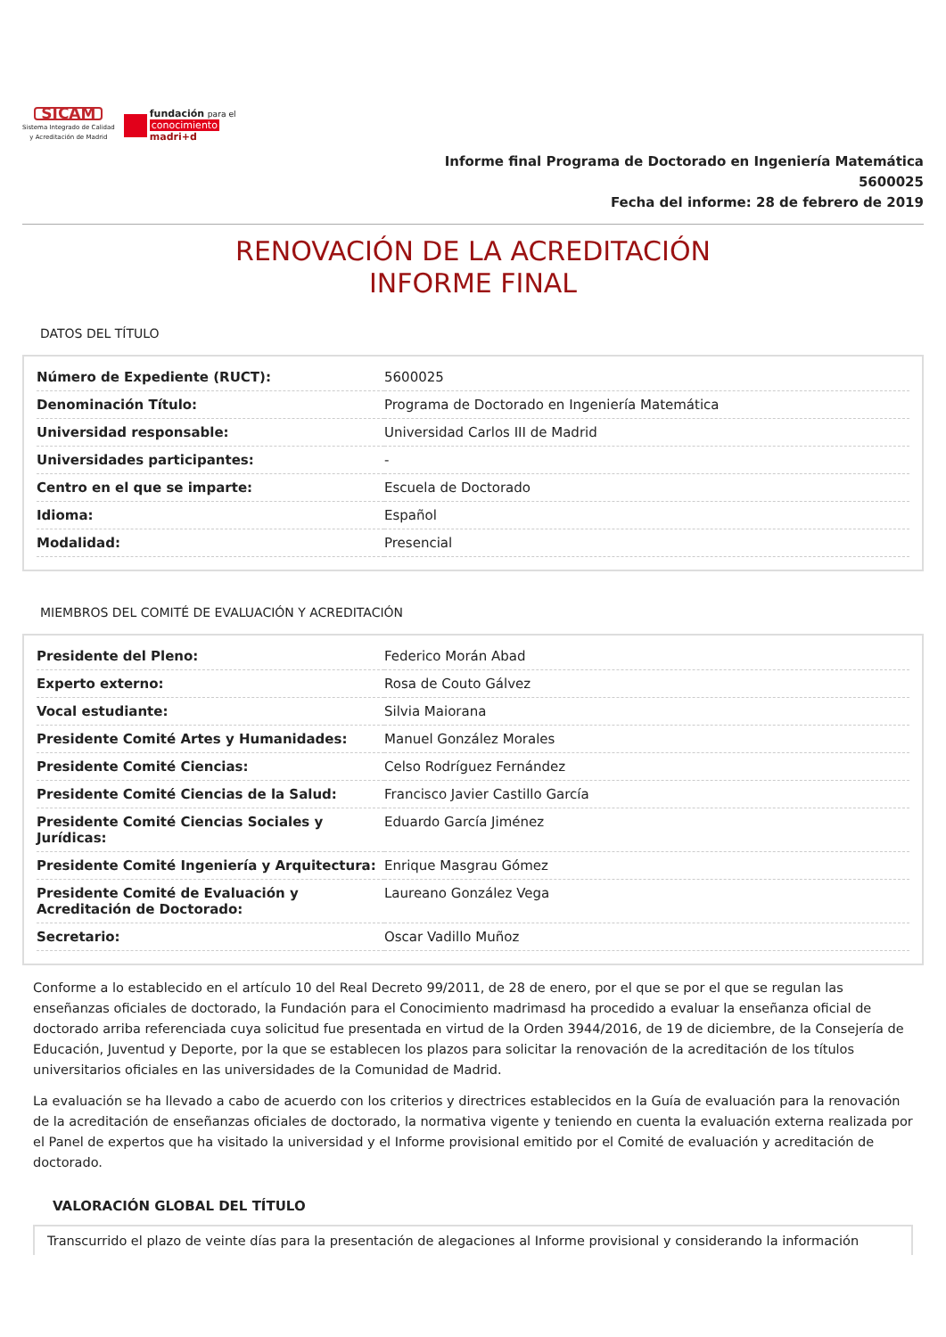SICAM
Sistema Integrado de Calidad
y Acreditación de Madrid
fundación para el
conocimiento
madri+d
Informe final Programa de Doctorado en Ingeniería Matemática
5600025
Fecha del informe: 28 de febrero de 2019
RENOVACIÓN DE LA ACREDITACIÓN
INFORME FINAL
DATOS DEL TÍTULO
| Número de Expediente (RUCT): | 5600025 |
| Denominación Título: | Programa de Doctorado en Ingeniería Matemática |
| Universidad responsable: | Universidad Carlos III de Madrid |
| Universidades participantes: | - |
| Centro en el que se imparte: | Escuela de Doctorado |
| Idioma: | Español |
| Modalidad: | Presencial |
MIEMBROS DEL COMITÉ DE EVALUACIÓN Y ACREDITACIÓN
| Presidente del Pleno: | Federico Morán Abad |
| Experto externo: | Rosa de Couto Gálvez |
| Vocal estudiante: | Silvia Maiorana |
| Presidente Comité Artes y Humanidades: | Manuel González Morales |
| Presidente Comité Ciencias: | Celso Rodríguez Fernández |
| Presidente Comité Ciencias de la Salud: | Francisco Javier Castillo García |
| Presidente Comité Ciencias Sociales y Jurídicas: | Eduardo García Jiménez |
| Presidente Comité Ingeniería y Arquitectura: | Enrique Masgrau Gómez |
| Presidente Comité de Evaluación y Acreditación de Doctorado: | Laureano González Vega |
| Secretario: | Oscar Vadillo Muñoz |
Conforme a lo establecido en el artículo 10 del Real Decreto 99/2011, de 28 de enero, por el que se por el que se regulan las enseñanzas oficiales de doctorado, la Fundación para el Conocimiento madrimasd ha procedido a evaluar la enseñanza oficial de doctorado arriba referenciada cuya solicitud fue presentada en virtud de la Orden 3944/2016, de 19 de diciembre, de la Consejería de Educación, Juventud y Deporte, por la que se establecen los plazos para solicitar la renovación de la acreditación de los títulos universitarios oficiales en las universidades de la Comunidad de Madrid.
La evaluación se ha llevado a cabo de acuerdo con los criterios y directrices establecidos en la Guía de evaluación para la renovación de la acreditación de enseñanzas oficiales de doctorado, la normativa vigente y teniendo en cuenta la evaluación externa realizada por el Panel de expertos que ha visitado la universidad y el Informe provisional emitido por el Comité de evaluación y acreditación de doctorado.
VALORACIÓN GLOBAL DEL TÍTULO
Transcurrido el plazo de veinte días para la presentación de alegaciones al Informe provisional y considerando la información